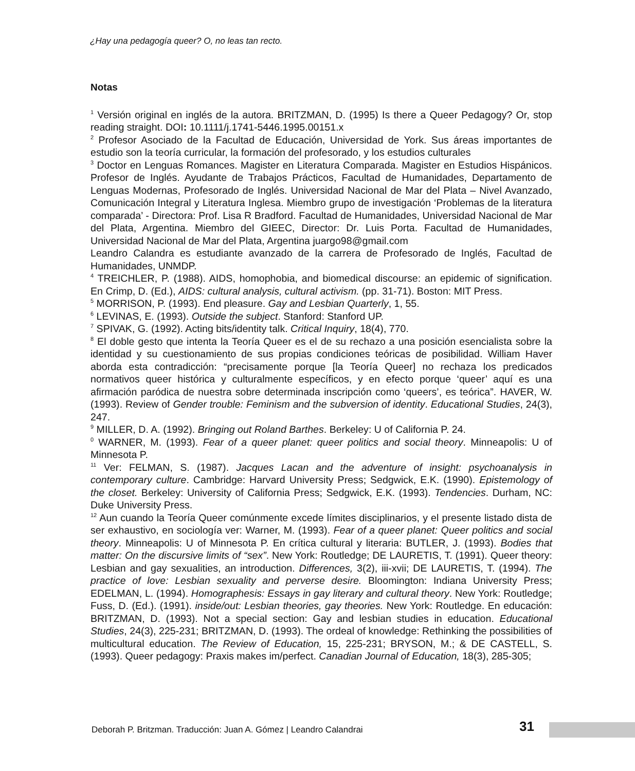¿Hay una pedagogía queer? O, no leas tan recto.
Notas
<sup>1</sup> Versión original en inglés de la autora. BRITZMAN, D. (1995) Is there a Queer Pedagogy? Or, stop reading straight. DOI: 10.1111/j.1741-5446.1995.00151.x
<sup>2</sup> Profesor Asociado de la Facultad de Educación, Universidad de York. Sus áreas importantes de estudio son la teoría curricular, la formación del profesorado, y los estudios culturales
<sup>3</sup> Doctor en Lenguas Romances. Magister en Literatura Comparada. Magister en Estudios Hispánicos. Profesor de Inglés. Ayudante de Trabajos Prácticos, Facultad de Humanidades, Departamento de Lenguas Modernas, Profesorado de Inglés. Universidad Nacional de Mar del Plata – Nivel Avanzado, Comunicación Integral y Literatura Inglesa. Miembro grupo de investigación ‘Problemas de la literatura comparada’ - Directora: Prof. Lisa R Bradford. Facultad de Humanidades, Universidad Nacional de Mar del Plata, Argentina. Miembro del GIEEC, Director: Dr. Luis Porta. Facultad de Humanidades, Universidad Nacional de Mar del Plata, Argentina juargo98@gmail.com
Leandro Calandra es estudiante avanzado de la carrera de Profesorado de Inglés, Facultad de Humanidades, UNMDP.
<sup>4</sup> TREICHLER, P. (1988). AIDS, homophobia, and biomedical discourse: an epidemic of signification. En Crimp, D. (Ed.), AIDS: cultural analysis, cultural activism. (pp. 31-71). Boston: MIT Press.
<sup>5</sup> MORRISON, P. (1993). End pleasure. Gay and Lesbian Quarterly, 1, 55.
<sup>6</sup> LEVINAS, E. (1993). Outside the subject. Stanford: Stanford UP.
<sup>7</sup> SPIVAK, G. (1992). Acting bits/identity talk. Critical Inquiry, 18(4), 770.
<sup>8</sup> El doble gesto que intenta la Teoría Queer es el de su rechazo a una posición esencialista sobre la identidad y su cuestionamiento de sus propias condiciones teóricas de posibilidad. William Haver aborda esta contradicción: “precisamente porque [la Teoría Queer] no rechaza los predicados normativos queer histórica y culturalmente específicos, y en efecto porque ‘queer’ aquí es una afirmación paródica de nuestra sobre determinada inscripción como ‘queers’, es teórica”. HAVER, W. (1993). Review of Gender trouble: Feminism and the subversion of identity. Educational Studies, 24(3), 247.
<sup>9</sup> MILLER, D. A. (1992). Bringing out Roland Barthes. Berkeley: U of California P. 24.
<sup>0</sup> WARNER, M. (1993). Fear of a queer planet: queer politics and social theory. Minneapolis: U of Minnesota P.
<sup>11</sup> Ver: FELMAN, S. (1987). Jacques Lacan and the adventure of insight: psychoanalysis in contemporary culture. Cambridge: Harvard University Press; Sedgwick, E.K. (1990). Epistemology of the closet. Berkeley: University of California Press; Sedgwick, E.K. (1993). Tendencies. Durham, NC: Duke University Press.
<sup>12</sup> Aun cuando la Teoría Queer comúnmente excede límites disciplinarios, y el presente listado dista de ser exhaustivo, en sociología ver: Warner, M. (1993). Fear of a queer planet: Queer politics and social theory. Minneapolis: U of Minnesota P. En crítica cultural y literaria: BUTLER, J. (1993). Bodies that matter: On the discursive limits of “sex”. New York: Routledge; DE LAURETIS, T. (1991). Queer theory: Lesbian and gay sexualities, an introduction. Differences, 3(2), iii-xvii; DE LAURETIS, T. (1994). The practice of love: Lesbian sexuality and perverse desire. Bloomington: Indiana University Press; EDELMAN, L. (1994). Homographesis: Essays in gay literary and cultural theory. New York: Routledge; Fuss, D. (Ed.). (1991). inside/out: Lesbian theories, gay theories. New York: Routledge. En educación: BRITZMAN, D. (1993). Not a special section: Gay and lesbian studies in education. Educational Studies, 24(3), 225-231; BRITZMAN, D. (1993). The ordeal of knowledge: Rethinking the possibilities of multicultural education. The Review of Education, 15, 225-231; BRYSON, M.; & DE CASTELL, S. (1993). Queer pedagogy: Praxis makes im/perfect. Canadian Journal of Education, 18(3), 285-305;
Deborah P. Britzman. Traducción: Juan A. Gómez | Leandro Calandrai
31